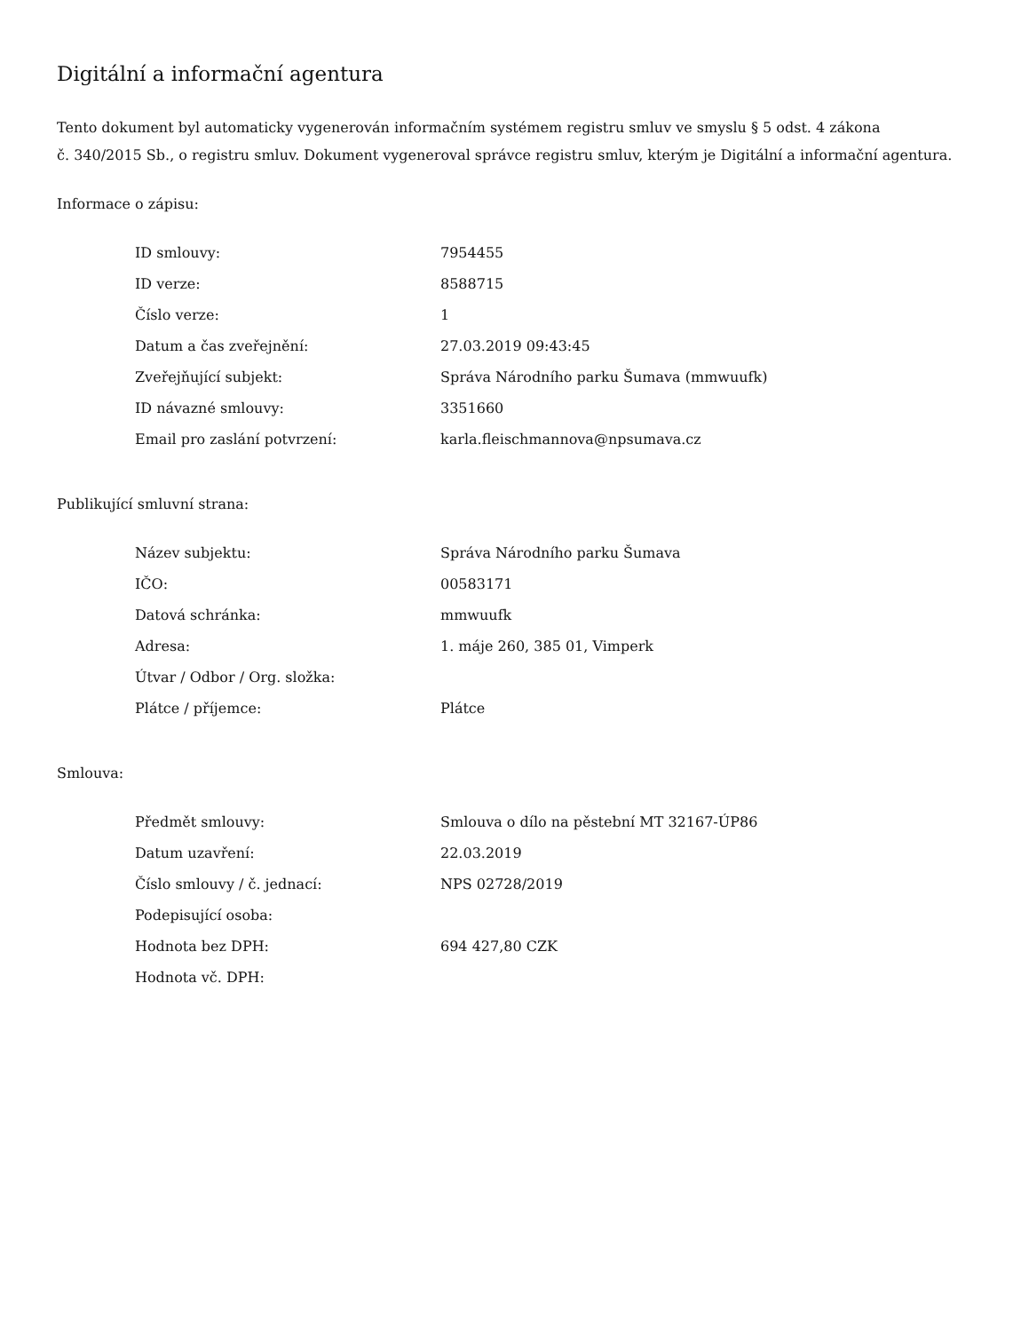Digitální a informační agentura
Tento dokument byl automaticky vygenerován informačním systémem registru smluv ve smyslu § 5 odst. 4 zákona
č. 340/2015 Sb., o registru smluv. Dokument vygeneroval správce registru smluv, kterým je Digitální a informační agentura.
Informace o zápisu:
| ID smlouvy: | 7954455 |
| ID verze: | 8588715 |
| Číslo verze: | 1 |
| Datum a čas zveřejnění: | 27.03.2019 09:43:45 |
| Zveřejňující subjekt: | Správa Národního parku Šumava (mmwuufk) |
| ID návazné smlouvy: | 3351660 |
| Email pro zaslání potvrzení: | karla.fleischmannova@npsumava.cz |
Publikující smluvní strana:
| Název subjektu: | Správa Národního parku Šumava |
| IČO: | 00583171 |
| Datová schránka: | mmwuufk |
| Adresa: | 1. máje 260, 385 01, Vimperk |
| Útvar / Odbor / Org. složka: | |
| Plátce / příjemce: | Plátce |
Smlouva:
| Předmět smlouvy: | Smlouva o dílo na pěstební MT 32167-ÚP86 |
| Datum uzavření: | 22.03.2019 |
| Číslo smlouvy / č. jednací: | NPS 02728/2019 |
| Podepisující osoba: | |
| Hodnota bez DPH: | 694 427,80 CZK |
| Hodnota vč. DPH: | |